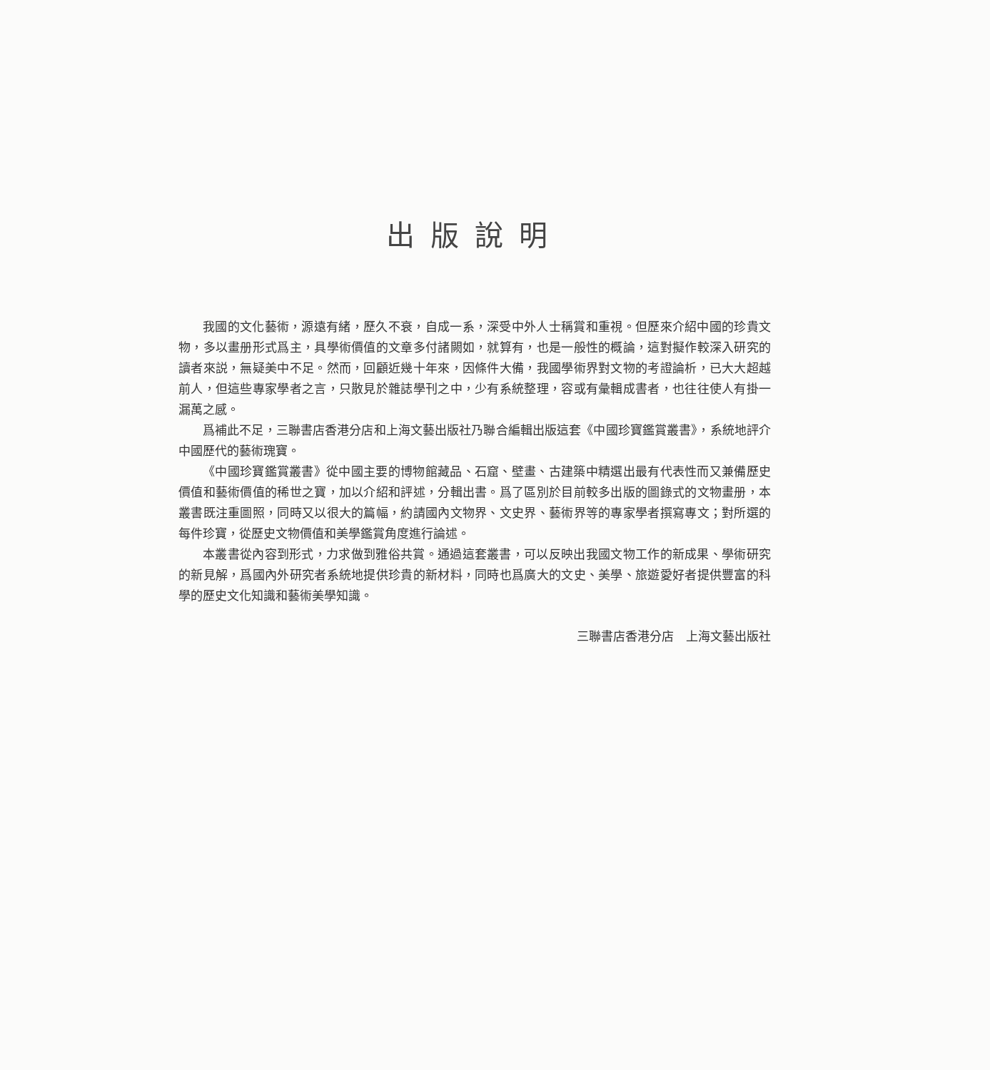出版說明
我國的文化藝術，源遠有緒，歷久不衰，自成一系，深受中外人士稱賞和重視。但歷來介紹中國的珍貴文物，多以畫册形式爲主，具學術價值的文章多付諸闕如，就算有，也是一般性的概論，這對擬作較深入研究的讀者來説，無疑美中不足。然而，回顧近幾十年來，因條件大備，我國學術界對文物的考證論析，已大大超越前人，但這些專家學者之言，只散見於雜誌學刊之中，少有系統整理，容或有彙輯成書者，也往往使人有掛一漏萬之感。
爲補此不足，三聯書店香港分店和上海文藝出版社乃聯合編輯出版這套《中國珍寶鑑賞叢書》，系統地評介中國歷代的藝術瑰寶。
《中國珍寶鑑賞叢書》從中國主要的博物館藏品、石窟、壁畫、古建築中精選出最有代表性而又兼備歷史價值和藝術價值的稀世之寶，加以介紹和評述，分輯出書。爲了區別於目前較多出版的圖錄式的文物畫册，本叢書既注重圖照，同時又以很大的篇幅，約請國內文物界、文史界、藝術界等的專家學者撰寫專文；對所選的每件珍寶，從歷史文物價值和美學鑑賞角度進行論述。
本叢書從內容到形式，力求做到雅俗共賞。通過這套叢書，可以反映出我國文物工作的新成果、學術研究的新見解，爲國內外研究者系統地提供珍貴的新材料，同時也爲廣大的文史、美學、旅遊愛好者提供豐富的科學的歷史文化知識和藝術美學知識。
三聯書店香港分店　上海文藝出版社